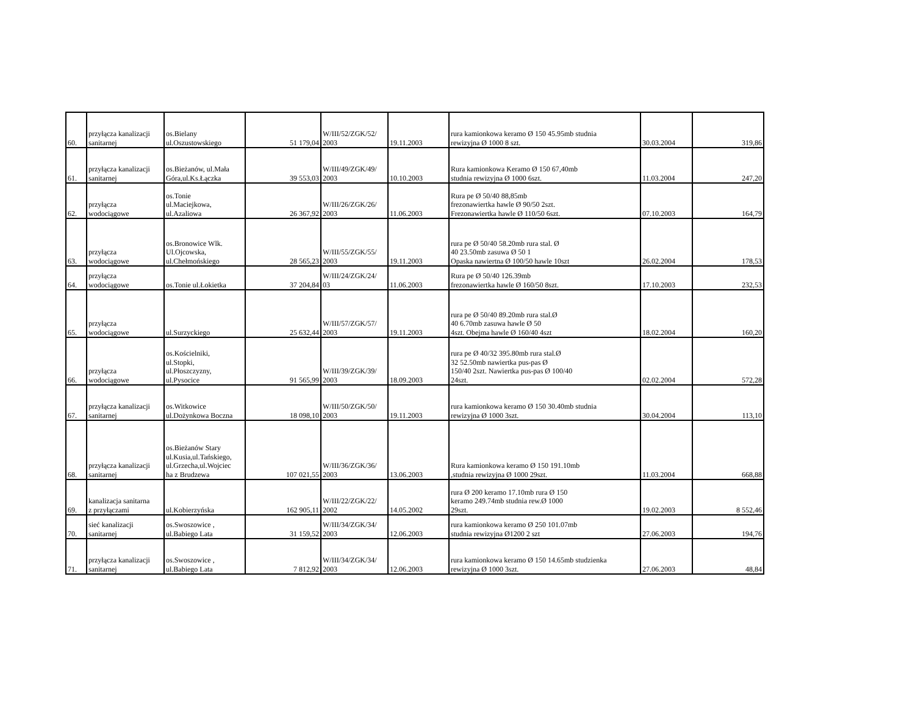| 60. | przyłącza kanalizacji sanitarnej | os.Bielany ul.Oszustowskiego | 51 179,04 | W/III/52/ZGK/52/ 2003 | 19.11.2003 | rura kamionkowa keramo Ø 150 45.95mb studnia rewizyjna Ø 1000 8 szt. | 30.03.2004 | 319,86 |
| 61. | przyłącza kanalizacji sanitarnej | os.Bieżanów, ul.Mała Góra,ul.Ks.Łączka | 39 553,03 | W/III/49/ZGK/49/ 2003 | 10.10.2003 | Rura kamionkowa Keramo Ø 150 67,40mb studnia rewizyjna Ø 1000 6szt. | 11.03.2004 | 247,20 |
| 62. | przyłącza wodociągowe | os.Tonie ul.Maciejkowa, ul.Azaliowa | 26 367,92 | W/III/26/ZGK/26/ 2003 | 11.06.2003 | Rura pe Ø 50/40 88,85mb frezonawiertka hawle Ø 90/50 2szt. Frezonawiertka hawle Ø 110/50 6szt. | 07.10.2003 | 164,79 |
| 63. | przyłącza wodociągowe | os.Bronowice Wlk. Ul.Ojcowska, ul.Chełmońskiego | 28 565,23 | W/III/55/ZGK/55/ 2003 | 19.11.2003 | rura pe Ø 50/40 58.20mb rura stal. Ø 40 23.50mb zasuwa Ø 50 1 Opaska nawiertna Ø 100/50 hawle 10szt | 26.02.2004 | 178,53 |
| 64. | przyłącza wodociągowe | os.Tonie ul.Łokietka | 37 204,84 | W/III/24/ZGK/24/ 03 | 11.06.2003 | Rura pe Ø 50/40 126.39mb frezonawiertka hawle Ø 160/50 8szt. | 17.10.2003 | 232,53 |
| 65. | przyłącza wodociągowe | ul.Surzyckiego | 25 632,44 | W/III/57/ZGK/57/ 2003 | 19.11.2003 | rura pe Ø 50/40 89.20mb rura stal.Ø 40 6.70mb zasuwa hawle Ø 50 4szt. Obejma hawle Ø 160/40 4szt | 18.02.2004 | 160,20 |
| 66. | przyłącza wodociągowe | os.Kościelniki, ul.Stopki, ul.Płoszczyzny, ul.Pysocice | 91 565,99 | W/III/39/ZGK/39/ 2003 | 18.09.2003 | rura pe Ø 40/32 395.80mb rura stal.Ø 32 52.50mb nawiertka pus-pas Ø 150/40 2szt. Nawiertka pus-pas Ø 100/40 24szt. | 02.02.2004 | 572,28 |
| 67. | przyłącza kanalizacji sanitarnej | os.Witkowice ul.Dożynkowa Boczna | 18 098,10 | W/III/50/ZGK/50/ 2003 | 19.11.2003 | rura kamionkowa keramo Ø 150 30.40mb studnia rewizyjna Ø 1000 3szt. | 30.04.2004 | 113,10 |
| 68. | przyłącza kanalizacji sanitarnej | os.Bieżanów Stary ul.Kusia,ul.Tańskiego, ul.Grzecha,ul.Wojciec ha z Brudzewa | 107 021,55 | W/III/36/ZGK/36/ 2003 | 13.06.2003 | Rura kamionkowa keramo Ø 150 191.10mb ,studnia rewizyjna Ø 1000 29szt. | 11.03.2004 | 668,88 |
| 69. | kanalizacja sanitarna z przyłączami | ul.Kobierzyńska | 162 905,11 | W/III/22/ZGK/22/ 2002 | 14.05.2002 | rura Ø 200 keramo 17.10mb rura Ø 150 keramo 249.74mb studnia rew.Ø 1000 29szt. | 19.02.2003 | 8 552,46 |
| 70. | sieć kanalizacji sanitarnej | os.Swoszowice , ul.Babiego Lata | 31 159,52 | W/III/34/ZGK/34/ 2003 | 12.06.2003 | rura kamionkowa keramo Ø 250 101.07mb studnia rewizyjna Ø1200 2 szt | 27.06.2003 | 194,76 |
| 71. | przyłącza kanalizacji sanitarnej | os.Swoszowice , ul.Babiego Lata | 7 812,92 | W/III/34/ZGK/34/ 2003 | 12.06.2003 | rura kamionkowa keramo Ø 150 14.65mb studzienka rewizyjna Ø 1000 3szt. | 27.06.2003 | 48,84 |